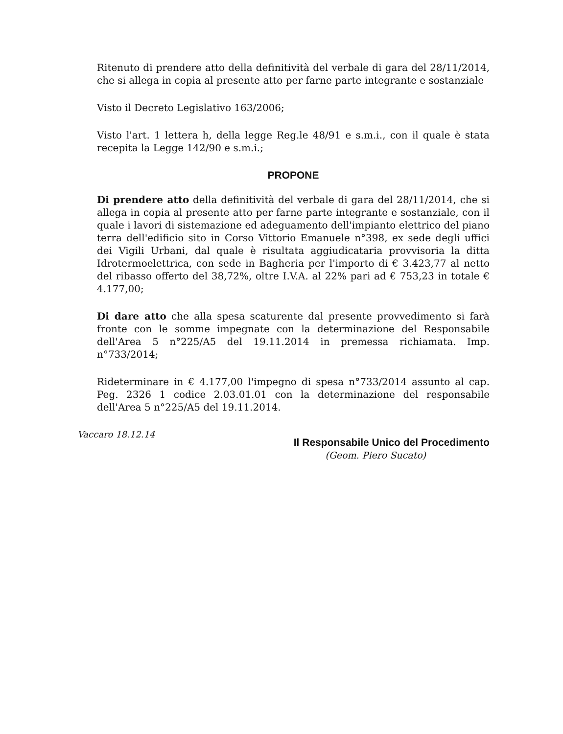Ritenuto di prendere atto della definitività del verbale di gara del 28/11/2014, che si allega in copia al presente atto per farne parte integrante e sostanziale
Visto il Decreto Legislativo 163/2006;
Visto l'art. 1 lettera h, della legge Reg.le 48/91 e s.m.i., con il quale è stata recepita la Legge 142/90 e s.m.i.;
PROPONE
Di prendere atto della definitività del verbale di gara del 28/11/2014, che si allega in copia al presente atto per farne parte integrante e sostanziale, con il quale i lavori di sistemazione ed adeguamento dell'impianto elettrico del piano terra dell'edificio sito in Corso Vittorio Emanuele n°398, ex sede degli uffici dei Vigili Urbani, dal quale è risultata aggiudicataria provvisoria la ditta Idrotermoelettrica, con sede in Bagheria per l'importo di € 3.423,77 al netto del ribasso offerto del 38,72%, oltre I.V.A. al 22% pari ad € 753,23 in totale € 4.177,00;
Di dare atto che alla spesa scaturente dal presente provvedimento si farà fronte con le somme impegnate con la determinazione del Responsabile dell'Area 5 n°225/A5 del 19.11.2014 in premessa richiamata. Imp. n°733/2014;
Rideterminare in € 4.177,00 l'impegno di spesa n°733/2014 assunto al cap. Peg. 2326 1 codice 2.03.01.01 con la determinazione del responsabile dell'Area 5 n°225/A5 del 19.11.2014.
Vaccaro 18.12.14
Il Responsabile Unico del Procedimento
(Geom. Piero Sucato)